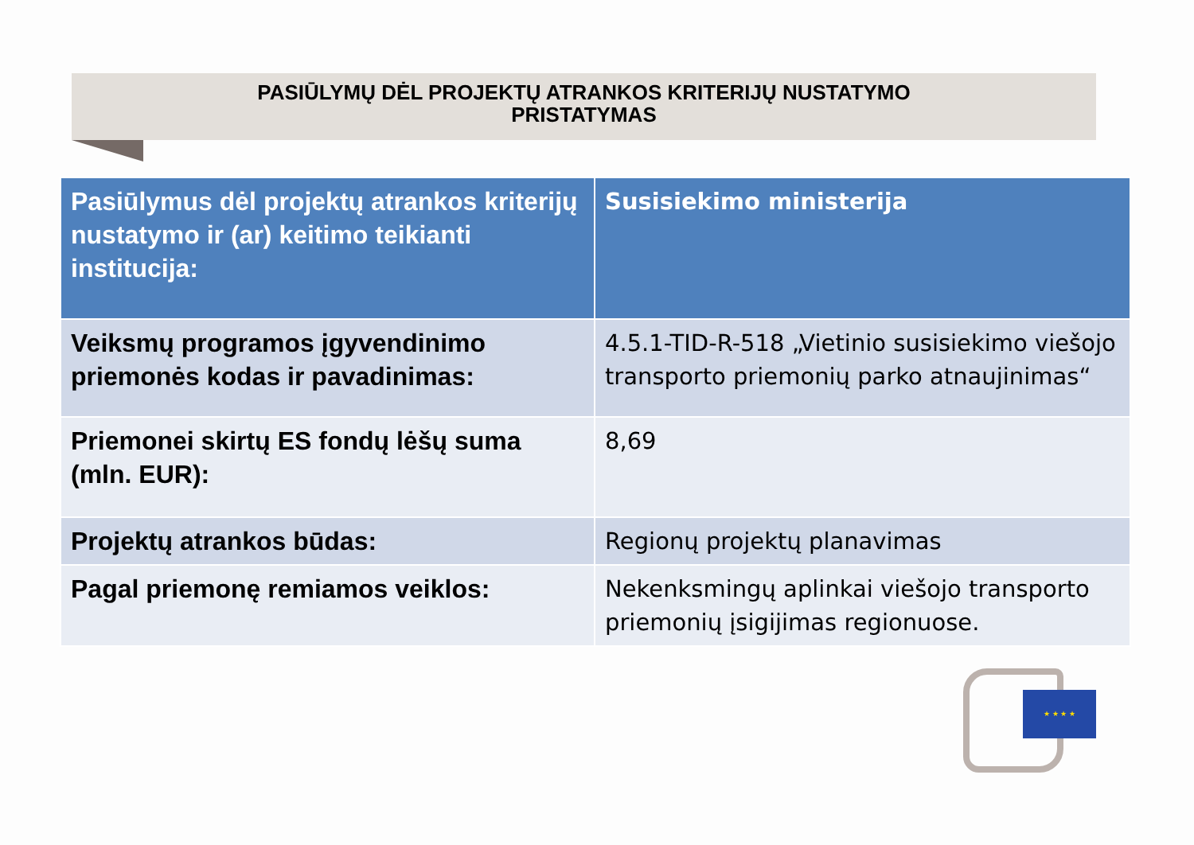PASIŪLYMŲ DĖL PROJEKTŲ ATRANKOS KRITERIJŲ NUSTATYMO
PRISTATYMAS
| Pasiūlymus dėl projektų atrankos kriterijų nustatymo ir (ar) keitimo teikianti institucija: | Susisiekimo ministerija |
| Veiksmų programos įgyvendinimo priemonės kodas ir pavadinimas: | 4.5.1-TID-R-518 „Vietinio susisiekimo viešojo transporto priemonių parko atnaujinimas“ |
| Priemonei skirtų ES fondų lėšų suma (mln. EUR): | 8,69 |
| Projektų atrankos būdas: | Regionų projektų planavimas |
| Pagal priemonę remiamos veiklos: | Nekenksmingų aplinkai viešojo transporto priemonių įsigijimas regionuose. |
★ ★ ★ ★